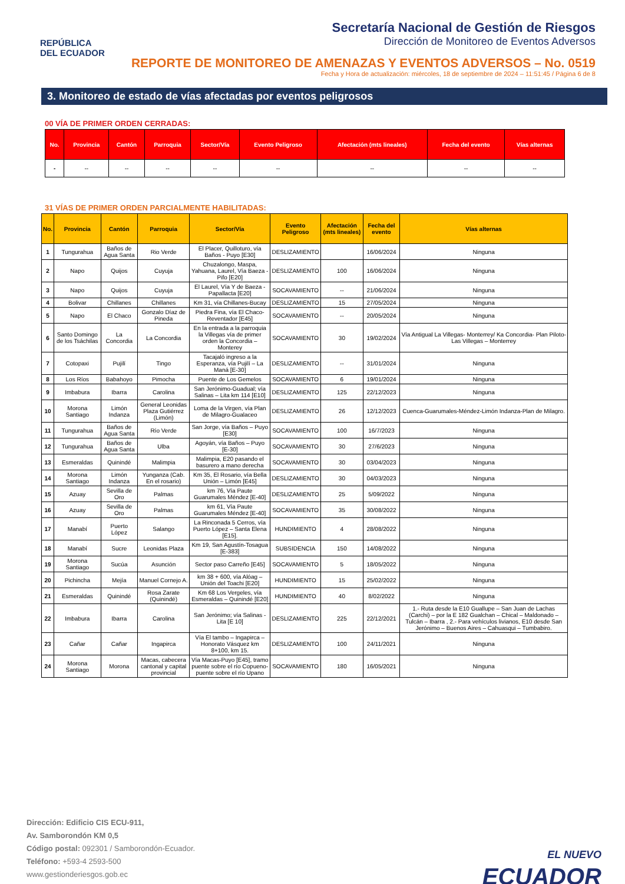REPÚBLICA
DEL ECUADOR
Secretaría Nacional de Gestión de Riesgos
Dirección de Monitoreo de Eventos Adversos
REPORTE DE MONITOREO DE AMENAZAS Y EVENTOS ADVERSOS – No. 0519
Fecha y Hora de actualización: miércoles, 18 de septiembre de 2024 – 11:51:45 / Página 6 de 8
3. Monitoreo de estado de vías afectadas por eventos peligrosos
00 VÍA DE PRIMER ORDEN CERRADAS:
| No. | Provincia | Cantón | Parroquia | Sector/Vía | Evento Peligroso | Afectación (mts lineales) | Fecha del evento | Vías alternas |
| --- | --- | --- | --- | --- | --- | --- | --- | --- |
| - | -- | -- | -- | -- | -- | -- | -- | -- |
31 VÍAS DE PRIMER ORDEN PARCIALMENTE HABILITADAS:
| No. | Provincia | Cantón | Parroquia | Sector/Vía | Evento Peligroso | Afectación (mts lineales) | Fecha del evento | Vías alternas |
| --- | --- | --- | --- | --- | --- | --- | --- | --- |
| 1 | Tungurahua | Baños de Agua Santa | Rio Verde | El Placer, Quilloturo, vía Baños - Puyo [E30] | DESLIZAMIENTO | | 16/06/2024 | Ninguna |
| 2 | Napo | Quijos | Cuyuja | Chuzalongo, Maspa, Yahuana, Laurel, Vía Baeza - Pifo [E20] | DESLIZAMIENTO | 100 | 16/06/2024 | Ninguna |
| 3 | Napo | Quijos | Cuyuja | El Laurel, Vía Y de Baeza - Papallacta [E20] | SOCAVAMIENTO | -- | 21/06/2024 | Ninguna |
| 4 | Bolivar | Chillanes | Chillanes | Km 31, vía Chillanes-Bucay | DESLIZAMIENTO | 15 | 27/05/2024 | Ninguna |
| 5 | Napo | El Chaco | Gonzalo Díaz de Pineda | Piedra Fina, vía El Chaco-Reventador [E45] | SOCAVAMIENTO | -- | 20/05/2024 | Ninguna |
| 6 | Santo Domingo de los Tsáchilas | La Concordia | La Concordia | En la entrada a la parroquia la Villegas vía de primer orden la Concordia – Monterey | SOCAVAMIENTO | 30 | 19/02/2024 | Vía Antigual La Villegas- Monterrey/ Ka Concordia- Plan Piloto- Las Villegas – Monterrey |
| 7 | Cotopaxi | Pujilí | Tingo | Tacajaló ingreso a la Esperanza, vía Pujilí – La Maná [E-30] | DESLIZAMIENTO | -- | 31/01/2024 | Ninguna |
| 8 | Los Ríos | Babahoyo | Pimocha | Puente de Los Gemelos | SOCAVAMIENTO | 6 | 19/01/2024 | Ninguna |
| 9 | Imbabura | Ibarra | Carolina | San Jerónimo-Guadual; vía Salinas – Lita km 114 [E10] | DESLIZAMIENTO | 125 | 22/12/2023 | Ninguna |
| 10 | Morona Santiago | Limón Indanza | General Leonidas Plaza Gutiérrez (Limón) | Loma de la Virgen, vía Plan de Milagro-Gualaceo | DESLIZAMIENTO | 26 | 12/12/2023 | Cuenca-Guarumales-Méndez-Limón Indanza-Plan de Milagro. |
| 11 | Tungurahua | Baños de Agua Santa | Río Verde | San Jorge, vía Baños – Puyo [E30] | SOCAVAMIENTO | 100 | 16/7/2023 | Ninguna |
| 12 | Tungurahua | Baños de Agua Santa | Ulba | Agoyán, vía Baños – Puyo [E-30] | SOCAVAMIENTO | 30 | 27/6/2023 | Ninguna |
| 13 | Esmeraldas | Quinindé | Malimpia | Malimpia, E20 pasando el basurero a mano derecha | SOCAVAMIENTO | 30 | 03/04/2023 | Ninguna |
| 14 | Morona Santiago | Limón Indanza | Yunganza (Cab. En el rosario) | Km 35, El Rosario, vía Bella Unión – Limón [E45] | DESLIZAMIENTO | 30 | 04/03/2023 | Ninguna |
| 15 | Azuay | Sevilla de Oro | Palmas | km 76, Vía Paute Guarumales Méndez [E-40] | DESLIZAMIENTO | 25 | 5/09/2022 | Ninguna |
| 16 | Azuay | Sevilla de Oro | Palmas | km 61, Vía Paute Guarumales Méndez [E-40] | SOCAVAMIENTO | 35 | 30/08/2022 | Ninguna |
| 17 | Manabí | Puerto López | Salango | La Rinconada 5 Cerros, vía Puerto López – Santa Elena [E15]. | HUNDIMIENTO | 4 | 28/08/2022 | Ninguna |
| 18 | Manabí | Sucre | Leonidas Plaza | Km 19, San Agustín-Tosagua [E-383] | SUBSIDENCIA | 150 | 14/08/2022 | Ninguna |
| 19 | Morona Santiago | Sucúa | Asunción | Sector paso Carreño [E45] | SOCAVAMIENTO | 5 | 18/05/2022 | Ninguna |
| 20 | Pichincha | Mejía | Manuel Cornejo A. | km 38 + 600, vía Alóag – Unión del Toachi [E20] | HUNDIMIENTO | 15 | 25/02/2022 | Ninguna |
| 21 | Esmeraldas | Quinindé | Rosa Zarate (Quinindé) | Km 68 Los Vergeles, vía Esmeraldas – Quinindé [E20] | HUNDIMIENTO | 40 | 8/02/2022 | Ninguna |
| 22 | Imbabura | Ibarra | Carolina | San Jerónimo; vía Salinas - Lita [E 10] | DESLIZAMIENTO | 225 | 22/12/2021 | 1.- Ruta desde la E10 Guallupe – San Juan de Lachas (Carchi) – por la E 182 Gualchan – Chical – Maldonado – Tulcán – Ibarra , 2.- Para vehículos livianos, E10 desde San Jerónimo – Buenos Aires – Cahuasqui – Tumbabiro. |
| 23 | Cañar | Cañar | Ingapirca | Vía El tambo – Ingapirca – Honorato Vásquez km 8+100, km 15. | DESLIZAMIENTO | 100 | 24/11/2021 | Ninguna |
| 24 | Morona Santiago | Morona | Macas, cabecera cantonal y capital provincial | Vía Macas-Puyo [E45], tramo puente sobre el río Copueno-puente sobre el río Upano | SOCAVAMIENTO | 180 | 16/05/2021 | Ninguna |
Dirección: Edificio CIS ECU-911,
Av. Samborondón KM 0,5
Código postal: 092301 / Samborondón-Ecuador.
Teléfono: +593-4 2593-500
www.gestionderiesgos.gob.ec
EL NUEVO
ECUADOR